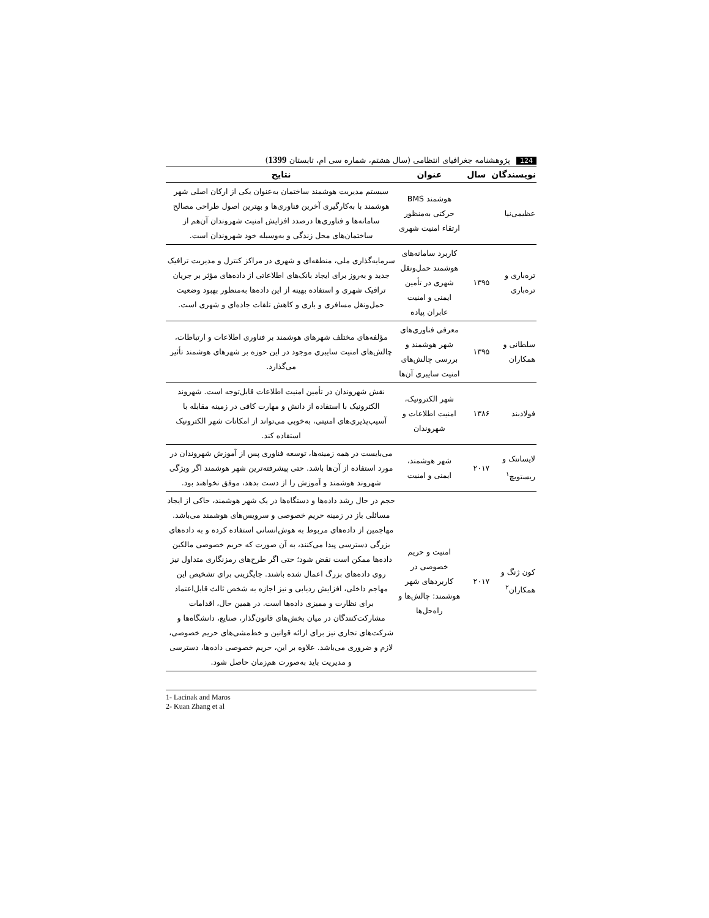124 پژوهشنامه جغرافیای انتظامی (سال هشتم، شماره سی ام، تابستان 1399)
| نویسندگان | سال | عنوان | نتایج |
| --- | --- | --- | --- |
| عظیمی‌نیا | | هوشمند BMS حرکتی به‌منظور ارتقاء امنیت شهری | سیستم مدیریت هوشمند ساختمان به‌عنوان یکی از ارکان اصلی شهر هوشمند با به‌کارگیری آخرین فناوری‌ها و بهترین اصول طراحی مصالح سامانه‌ها و فناوری‌ها درصدد افزایش امنیت شهروندان آن‌هم از ساختمان‌های محل زندگی و به‌وسیله خود شهروندان است. |
| ترەباری و ترەباری | ۱۳۹۵ | کاربرد سامانه‌های هوشمند حمل‌ونقل شهری در تأمین ایمنی و امنیت عابران پیاده | سرمایه‌گذاری ملی، منطقه‌ای و شهری در مراکز کنترل و مدیریت ترافیک جدید و به‌روز برای ایجاد بانک‌های اطلاعاتی از داده‌های مؤثر بر جریان ترافیک شهری و استفاده بهینه از این داده‌ها به‌منظور بهبود وضعیت حمل‌ونقل مسافری و باری و کاهش تلفات جاده‌ای و شهری است. |
| سلطانی و همکاران | ۱۳۹۵ | معرفی فناوری‌های شهر هوشمند و بررسی چالش‌های امنیت سایبری آن‌ها | مؤلفه‌های مختلف شهرهای هوشمند بر فناوری اطلاعات و ارتباطات، چالش‌های امنیت سایبری موجود در این حوزه بر شهرهای هوشمند تأثیر می‌گذارد. |
| فولادبند | ۱۳۸۶ | شهر الکترونیک، امنیت اطلاعات و شهروندان | نقش شهروندان در تأمین امنیت اطلاعات قابل‌توجه است. شهروند الکترونیک با استفاده از دانش و مهارت کافی در زمینه مقابله با آسیب‌پذیری‌های امنیتی، به‌خوبی می‌تواند از امکانات شهر الکترونیک استفاده کند. |
| لایسانتک و ریستویچ<sup>۱</sup> | ۲۰۱۷ | شهر هوشمند، ایمنی و امنیت | می‌بایست در همه زمینه‌ها، توسعه فناوری پس از آموزش شهروندان در مورد استفاده از آن‌ها باشد. حتی پیشرفته‌ترین شهر هوشمند اگر ویژگی شهروند هوشمند و آموزش را از دست بدهد، موفق نخواهند بود. |
| کون ژنگ و همکاران<sup>۲</sup> | ۲۰۱۷ | امنیت و حریم خصوصی در کاربردهای شهر هوشمند: چالش‌ها و راه‌حل‌ها | حجم در حال رشد داده‌ها و دستگاه‌ها در یک شهر هوشمند، حاکی از ایجاد مسائلی باز در زمینه حریم خصوصی و سرویس‌های هوشمند می‌باشد. مهاجمین از داده‌های مربوط به هوش‌انسانی استفاده کرده و به داده‌های بزرگی دسترسی پیدا می‌کنند، به آن صورت که حریم خصوصی مالکین داده‌ها ممکن است نقض شود؛ حتی اگر طرح‌های رمزنگاری متداول نیز روی داده‌های بزرگ اعمال شده باشند. جایگزینی برای تشخیص این مهاجم داخلی، افزایش ردیابی و نیز اجازه به شخص ثالث قابل‌اعتماد برای نظارت و ممیزی داده‌ها است. در همین حال، اقدامات مشارکت‌کنندگان در میان بخش‌های قانون‌گذار، صنایع، دانشگاه‌ها و شرکت‌های تجاری نیز برای ارائه قوانین و خط‌مشی‌های حریم خصوصی، لازم و ضروری می‌باشد. علاوه بر این، حریم خصوصی داده‌ها، دسترسی و مدیریت باید به‌صورت هم‌زمان حاصل شود. |
1- Lacinak and Maros
2- Kuan Zhang et al